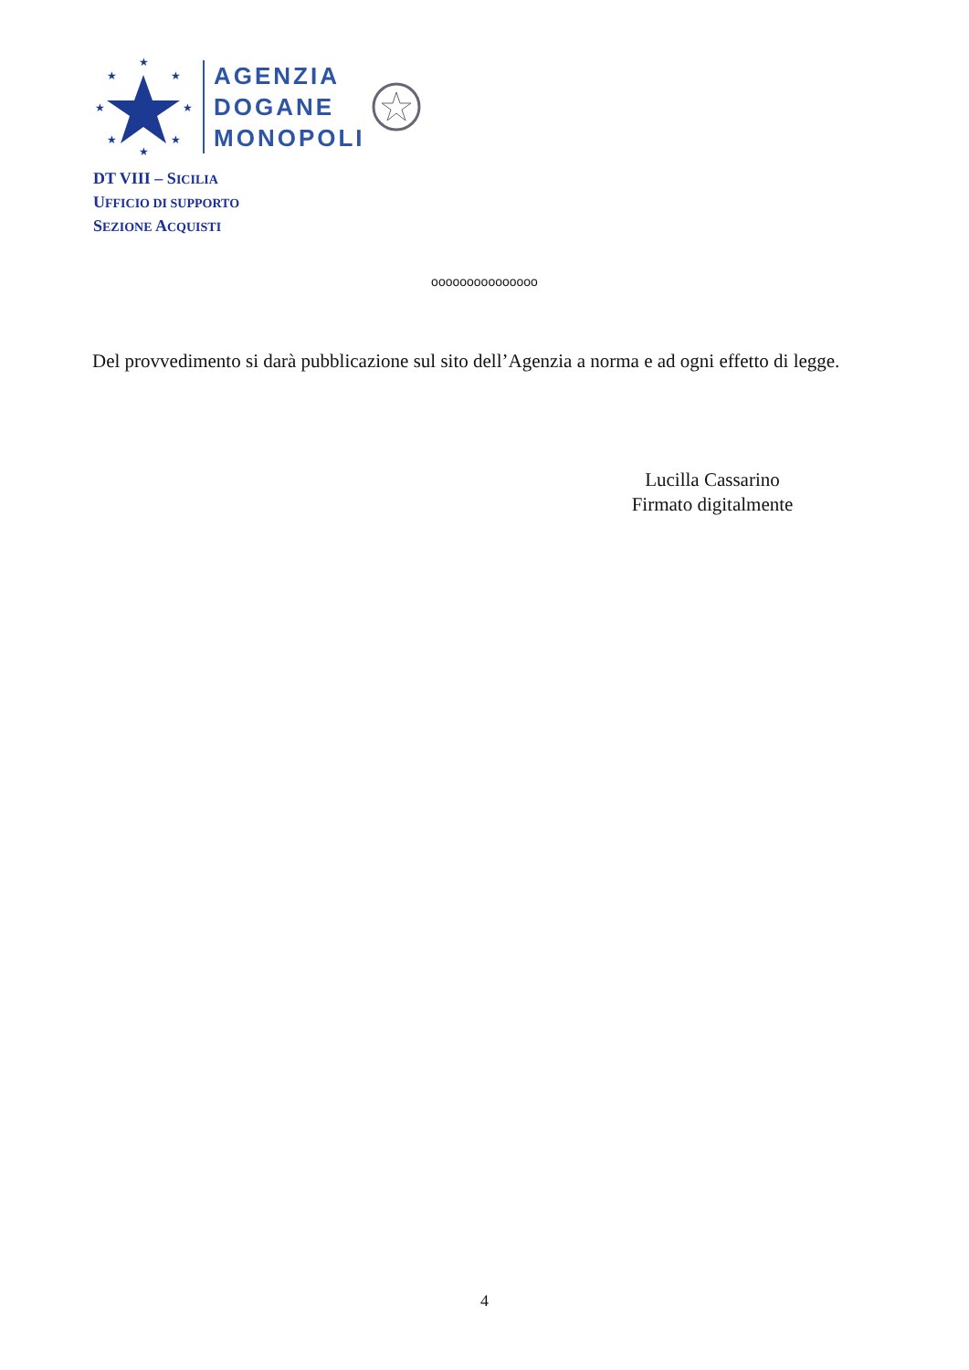★
★
★
★
★
★
★
★
AGENZIA
DOGANE
MONOPOLI
DT VIII – SICILIA
UFFICIO DI SUPPORTO
SEZIONE ACQUISTI
ooooooooooooooo
Del provvedimento si darà pubblicazione sul sito dell’Agenzia a norma e ad ogni effetto di legge.
Lucilla Cassarino
Firmato digitalmente
4